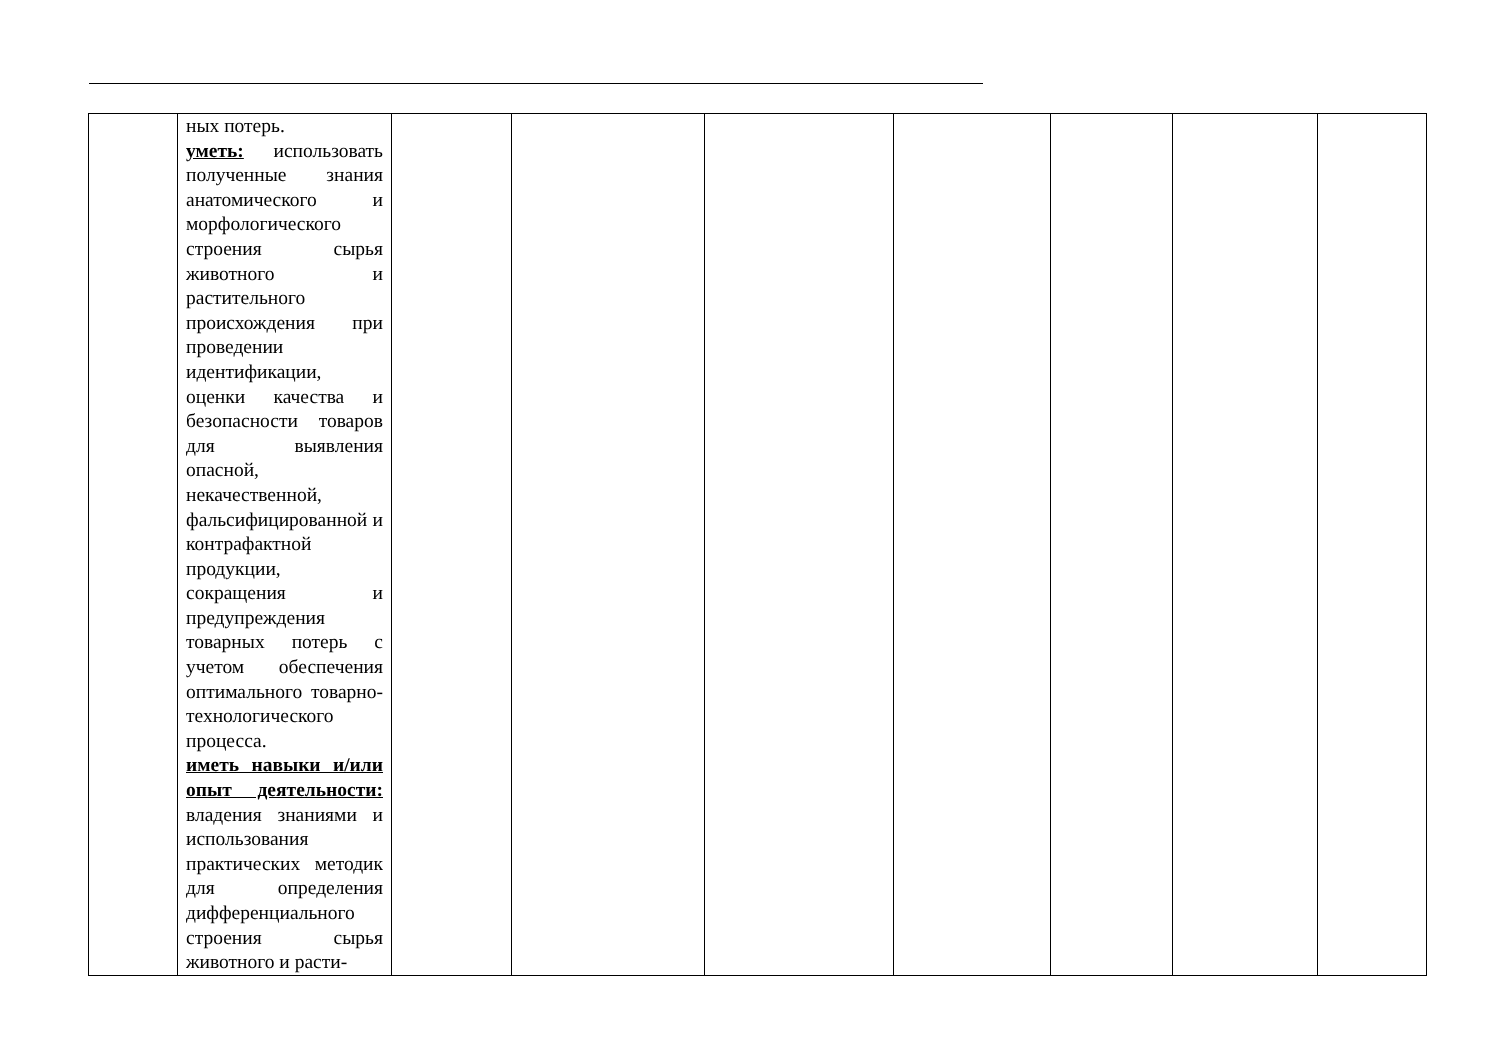| | ных потерь. уметь: использовать полученные знания анатомического и морфологического строения сырья животного и растительного происхождения при проведении идентификации, оценки качества и безопасности товаров для выявления опасной, некачественной, фальсифицированной и контрафактной продукции, сокращения и предупреждения товарных потерь с учетом обеспечения оптимального товарно-технологического процесса. иметь навыки и/или опыт деятельности: владения знаниями и использования практических методик для определения дифференциального строения сырья животного и расти- | | | | | | | |